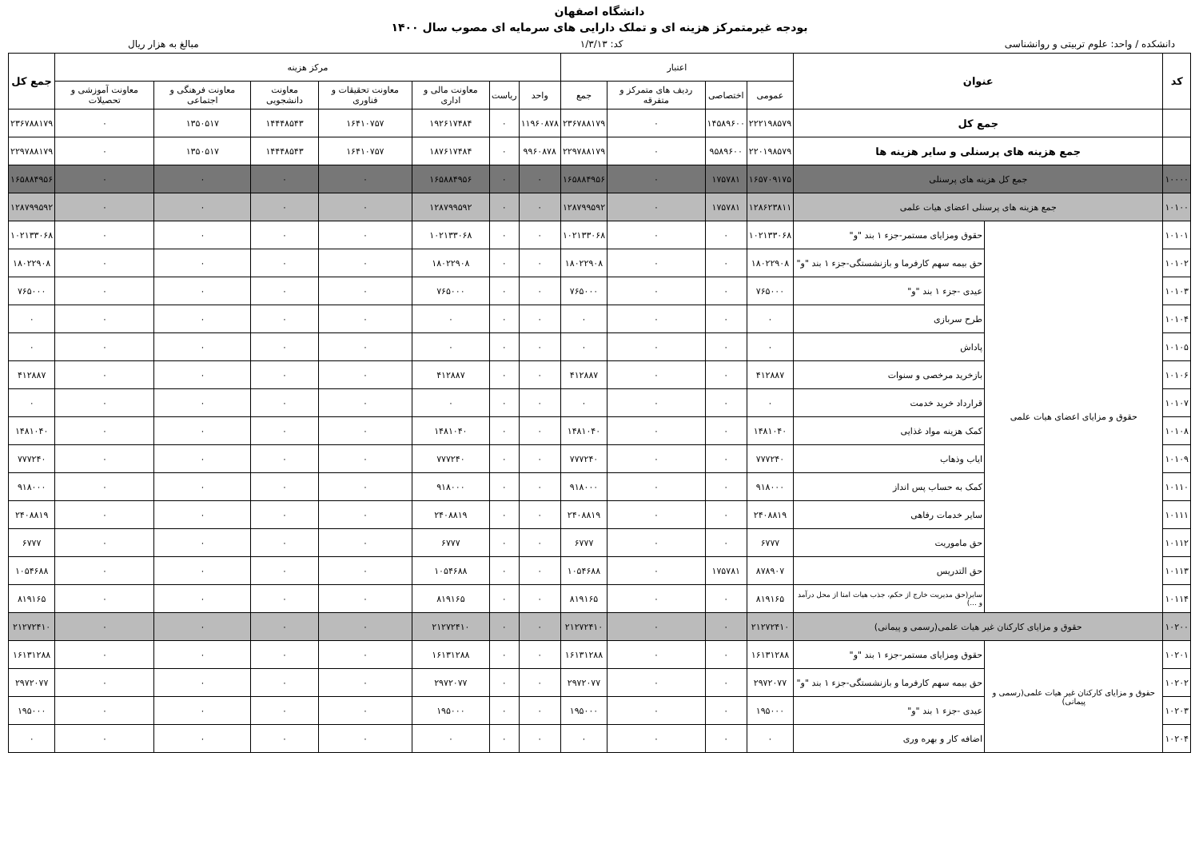دانشگاه اصفهان
بودجه غیرمتمرکز هزینه ای و تملک دارایی های سرمایه ای مصوب سال ۱۴۰۰
دانشکده / واحد: علوم تربیتی و روانشناسی کد: ۱/۳/۱۳ مبالغ به هزار ریال
| کد | عنوان | | اعتبار | | | | مرکز هزینه | | | | | | | جمع کل |
| --- | --- | --- | --- | --- | --- | --- | --- | --- | --- | --- | --- | --- | --- | --- |
| | | | عمومی | اختصاصی | ردیف های متمرکز و متفرقه | جمع | واحد | ریاست | معاونت مالی و اداری | معاونت تحقیقات و فناوری | معاونت دانشجویی | معاونت فرهنگی و اجتماعی | معاونت آموزشی و تحصیلات | |
| | جمع کل | | ۲۲۲۱۹۸۵۷۹ | ۱۴۵۸۹۶۰۰ | ۰ | ۲۳۶۷۸۸۱۷۹ | ۱۱۹۶۰۸۷۸ | ۰ | ۱۹۲۶۱۷۴۸۴ | ۱۶۴۱۰۷۵۷ | ۱۴۴۴۸۵۴۳ | ۱۳۵۰۵۱۷ | ۰ | ۲۳۶۷۸۸۱۷۹ |
| | جمع هزینه های پرسنلی و سایر هزینه ها | | ۲۲۰۱۹۸۵۷۹ | ۹۵۸۹۶۰۰ | ۰ | ۲۲۹۷۸۸۱۷۹ | ۹۹۶۰۸۷۸ | ۰ | ۱۸۷۶۱۷۴۸۴ | ۱۶۴۱۰۷۵۷ | ۱۴۴۴۸۵۴۳ | ۱۳۵۰۵۱۷ | ۰ | ۲۲۹۷۸۸۱۷۹ |
| ۱۰۰۰۰ | جمع کل هزینه های پرسنلی | | ۱۶۵۷۰۹۱۷۵ | ۱۷۵۷۸۱ | ۰ | ۱۶۵۸۸۴۹۵۶ | ۰ | ۰ | ۱۶۵۸۸۴۹۵۶ | ۰ | ۰ | ۰ | ۰ | ۱۶۵۸۸۴۹۵۶ |
| ۱۰۱۰۰ | جمع هزینه های پرسنلی اعضای هیات علمی | | ۱۲۸۶۲۳۸۱۱ | ۱۷۵۷۸۱ | ۰ | ۱۲۸۷۹۹۵۹۲ | ۰ | ۰ | ۱۲۸۷۹۹۵۹۲ | ۰ | ۰ | ۰ | ۰ | ۱۲۸۷۹۹۵۹۲ |
| ۱۰۱۰۱ | حقوق و مزایای اعضای هیات علمی | حقوق ومزایای مستمر-جزء ۱ بند "و" | ۱۰۲۱۳۳۰۶۸ | ۰ | ۰ | ۱۰۲۱۳۳۰۶۸ | ۰ | ۰ | ۱۰۲۱۳۳۰۶۸ | ۰ | ۰ | ۰ | ۰ | ۱۰۲۱۳۳۰۶۸ |
| ۱۰۱۰۲ | | حق بیمه سهم کارفرما و بازنشستگی-جزء ۱ بند "و" | ۱۸۰۲۲۹۰۸ | ۰ | ۰ | ۱۸۰۲۲۹۰۸ | ۰ | ۰ | ۱۸۰۲۲۹۰۸ | ۰ | ۰ | ۰ | ۰ | ۱۸۰۲۲۹۰۸ |
| ۱۰۱۰۳ | | عیدی -جزء ۱ بند "و" | ۷۶۵۰۰۰ | ۰ | ۰ | ۷۶۵۰۰۰ | ۰ | ۰ | ۷۶۵۰۰۰ | ۰ | ۰ | ۰ | ۰ | ۷۶۵۰۰۰ |
| ۱۰۱۰۴ | | طرح سربازی | ۰ | ۰ | ۰ | ۰ | ۰ | ۰ | ۰ | ۰ | ۰ | ۰ | ۰ | ۰ |
| ۱۰۱۰۵ | | پاداش | ۰ | ۰ | ۰ | ۰ | ۰ | ۰ | ۰ | ۰ | ۰ | ۰ | ۰ | ۰ |
| ۱۰۱۰۶ | | بازخرید مرخصی و سنوات | ۴۱۲۸۸۷ | ۰ | ۰ | ۴۱۲۸۸۷ | ۰ | ۰ | ۴۱۲۸۸۷ | ۰ | ۰ | ۰ | ۰ | ۴۱۲۸۸۷ |
| ۱۰۱۰۷ | | قرارداد خرید خدمت | ۰ | ۰ | ۰ | ۰ | ۰ | ۰ | ۰ | ۰ | ۰ | ۰ | ۰ | ۰ |
| ۱۰۱۰۸ | | کمک هزینه مواد غذایی | ۱۴۸۱۰۴۰ | ۰ | ۰ | ۱۴۸۱۰۴۰ | ۰ | ۰ | ۱۴۸۱۰۴۰ | ۰ | ۰ | ۰ | ۰ | ۱۴۸۱۰۴۰ |
| ۱۰۱۰۹ | | ایاب وذهاب | ۷۷۷۲۴۰ | ۰ | ۰ | ۷۷۷۲۴۰ | ۰ | ۰ | ۷۷۷۲۴۰ | ۰ | ۰ | ۰ | ۰ | ۷۷۷۲۴۰ |
| ۱۰۱۱۰ | | کمک به حساب پس انداز | ۹۱۸۰۰۰ | ۰ | ۰ | ۹۱۸۰۰۰ | ۰ | ۰ | ۹۱۸۰۰۰ | ۰ | ۰ | ۰ | ۰ | ۹۱۸۰۰۰ |
| ۱۰۱۱۱ | | سایر خدمات رفاهی | ۲۴۰۸۸۱۹ | ۰ | ۰ | ۲۴۰۸۸۱۹ | ۰ | ۰ | ۲۴۰۸۸۱۹ | ۰ | ۰ | ۰ | ۰ | ۲۴۰۸۸۱۹ |
| ۱۰۱۱۲ | | حق ماموریت | ۶۷۷۷ | ۰ | ۰ | ۶۷۷۷ | ۰ | ۰ | ۶۷۷۷ | ۰ | ۰ | ۰ | ۰ | ۶۷۷۷ |
| ۱۰۱۱۳ | | حق التدریس | ۸۷۸۹۰۷ | ۱۷۵۷۸۱ | ۰ | ۱۰۵۴۶۸۸ | ۰ | ۰ | ۱۰۵۴۶۸۸ | ۰ | ۰ | ۰ | ۰ | ۱۰۵۴۶۸۸ |
| ۱۰۱۱۴ | | سایر(حق مدیریت خارج از حکم، جذب هیات امنا از محل درآمد و ...) | ۸۱۹۱۶۵ | ۰ | ۰ | ۸۱۹۱۶۵ | ۰ | ۰ | ۸۱۹۱۶۵ | ۰ | ۰ | ۰ | ۰ | ۸۱۹۱۶۵ |
| ۱۰۲۰۰ | حقوق و مزایای کارکنان غیر هیات علمی(رسمی و پیمانی) | | ۲۱۲۷۲۴۱۰ | ۰ | ۰ | ۲۱۲۷۲۴۱۰ | ۰ | ۰ | ۲۱۲۷۲۴۱۰ | ۰ | ۰ | ۰ | ۰ | ۲۱۲۷۲۴۱۰ |
| ۱۰۲۰۱ | حقوق و مزایای کارکنان غیر هیات علمی(رسمی و پیمانی) | حقوق ومزایای مستمر-جزء ۱ بند "و" | ۱۶۱۳۱۲۸۸ | ۰ | ۰ | ۱۶۱۳۱۲۸۸ | ۰ | ۰ | ۱۶۱۳۱۲۸۸ | ۰ | ۰ | ۰ | ۰ | ۱۶۱۳۱۲۸۸ |
| ۱۰۲۰۲ | | حق بیمه سهم کارفرما و بازنشستگی-جزء ۱ بند "و" | ۲۹۷۲۰۷۷ | ۰ | ۰ | ۲۹۷۲۰۷۷ | ۰ | ۰ | ۲۹۷۲۰۷۷ | ۰ | ۰ | ۰ | ۰ | ۲۹۷۲۰۷۷ |
| ۱۰۲۰۳ | | عیدی -جزء ۱ بند "و" | ۱۹۵۰۰۰ | ۰ | ۰ | ۱۹۵۰۰۰ | ۰ | ۰ | ۱۹۵۰۰۰ | ۰ | ۰ | ۰ | ۰ | ۱۹۵۰۰۰ |
| ۱۰۲۰۴ | | اضافه کار و بهره وری | ۰ | ۰ | ۰ | ۰ | ۰ | ۰ | ۰ | ۰ | ۰ | ۰ | ۰ | ۰ |